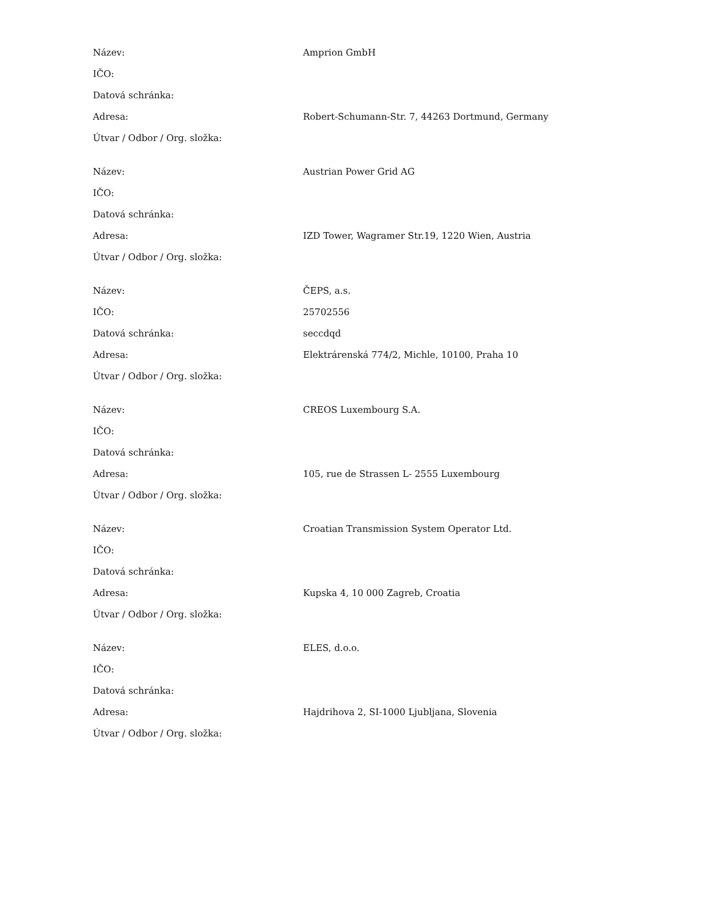| Název: | Amprion GmbH |
| IČO: | |
| Datová schránka: | |
| Adresa: | Robert-Schumann-Str. 7, 44263 Dortmund, Germany |
| Útvar / Odbor / Org. složka: | |
| Název: | Austrian Power Grid AG |
| IČO: | |
| Datová schránka: | |
| Adresa: | IZD Tower, Wagramer Str.19, 1220 Wien, Austria |
| Útvar / Odbor / Org. složka: | |
| Název: | ČEPS, a.s. |
| IČO: | 25702556 |
| Datová schránka: | seccdqd |
| Adresa: | Elektrárenská 774/2, Michle, 10100, Praha 10 |
| Útvar / Odbor / Org. složka: | |
| Název: | CREOS Luxembourg S.A. |
| IČO: | |
| Datová schránka: | |
| Adresa: | 105, rue de Strassen L- 2555 Luxembourg |
| Útvar / Odbor / Org. složka: | |
| Název: | Croatian Transmission System Operator Ltd. |
| IČO: | |
| Datová schránka: | |
| Adresa: | Kupska 4, 10 000 Zagreb, Croatia |
| Útvar / Odbor / Org. složka: | |
| Název: | ELES, d.o.o. |
| IČO: | |
| Datová schránka: | |
| Adresa: | Hajdrihova 2, SI-1000 Ljubljana, Slovenia |
| Útvar / Odbor / Org. složka: | |